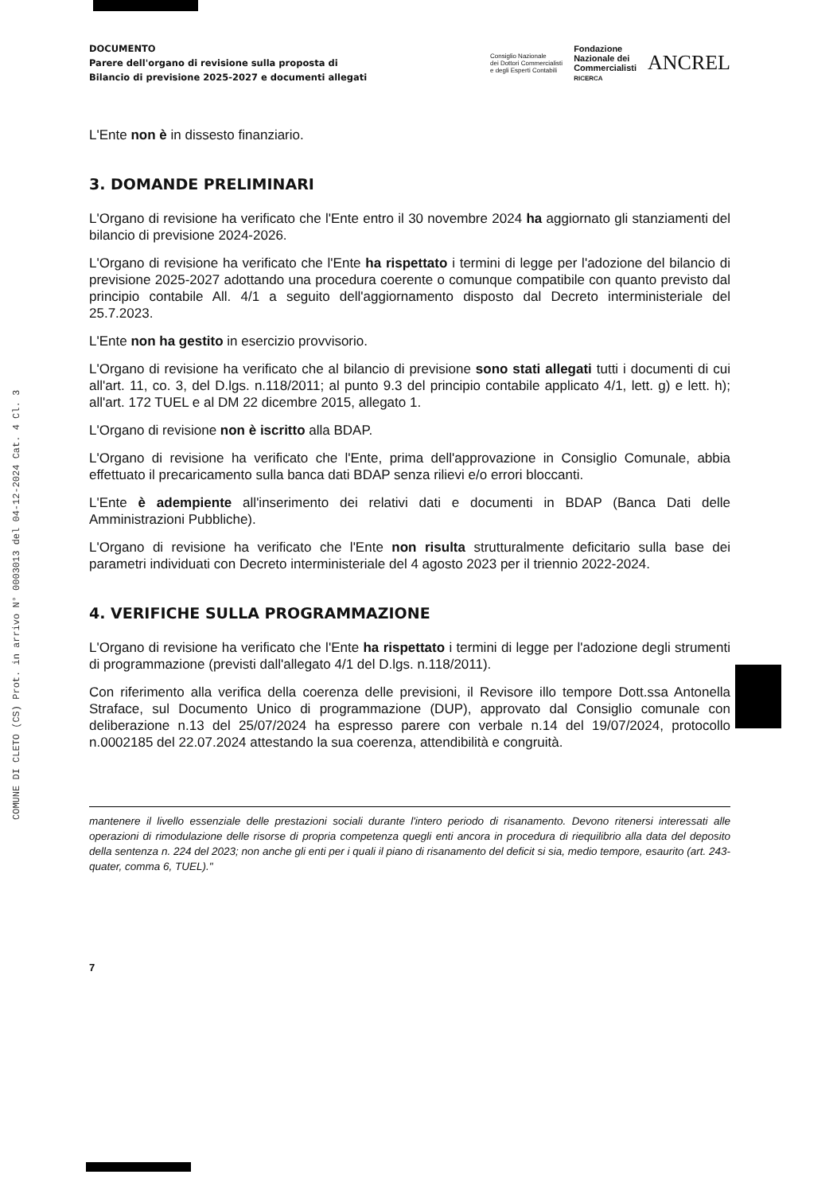COMUNE DI CLETO (CS) Prot. in arrivo N° 0003013 del 04-12-2024 Cat. 4 Cl. 3
DOCUMENTO
Parere dell'organo di revisione sulla proposta di
Bilancio di previsione 2025-2027 e documenti allegati
Consiglio Nazionale
dei Dottori Commercialisti
e degli Esperti Contabili
Fondazione
Nazionale dei
Commercialisti
RICERCA
ANCREL
L'Ente non è in dissesto finanziario.
3. DOMANDE PRELIMINARI
L'Organo di revisione ha verificato che l'Ente entro il 30 novembre 2024 ha aggiornato gli stanziamenti del bilancio di previsione 2024-2026.
L'Organo di revisione ha verificato che l'Ente ha rispettato i termini di legge per l'adozione del bilancio di previsione 2025-2027 adottando una procedura coerente o comunque compatibile con quanto previsto dal principio contabile All. 4/1 a seguito dell'aggiornamento disposto dal Decreto interministeriale del 25.7.2023.
L'Ente non ha gestito in esercizio provvisorio.
L'Organo di revisione ha verificato che al bilancio di previsione sono stati allegati tutti i documenti di cui all'art. 11, co. 3, del D.lgs. n.118/2011; al punto 9.3 del principio contabile applicato 4/1, lett. g) e lett. h); all'art. 172 TUEL e al DM 22 dicembre 2015, allegato 1.
L'Organo di revisione non è iscritto alla BDAP.
L'Organo di revisione ha verificato che l'Ente, prima dell'approvazione in Consiglio Comunale, abbia effettuato il precaricamento sulla banca dati BDAP senza rilievi e/o errori bloccanti.
L'Ente è adempiente all'inserimento dei relativi dati e documenti in BDAP (Banca Dati delle Amministrazioni Pubbliche).
L'Organo di revisione ha verificato che l'Ente non risulta strutturalmente deficitario sulla base dei parametri individuati con Decreto interministeriale del 4 agosto 2023 per il triennio 2022-2024.
4. VERIFICHE SULLA PROGRAMMAZIONE
L'Organo di revisione ha verificato che l'Ente ha rispettato i termini di legge per l'adozione degli strumenti di programmazione (previsti dall'allegato 4/1 del D.lgs. n.118/2011).
Con riferimento alla verifica della coerenza delle previsioni, il Revisore illo tempore Dott.ssa Antonella Straface, sul Documento Unico di programmazione (DUP), approvato dal Consiglio comunale con deliberazione n.13 del 25/07/2024 ha espresso parere con verbale n.14 del 19/07/2024, protocollo n.0002185 del 22.07.2024 attestando la sua coerenza, attendibilità e congruità.
mantenere il livello essenziale delle prestazioni sociali durante l'intero periodo di risanamento. Devono ritenersi interessati alle operazioni di rimodulazione delle risorse di propria competenza quegli enti ancora in procedura di riequilibrio alla data del deposito della sentenza n. 224 del 2023; non anche gli enti per i quali il piano di risanamento del deficit si sia, medio tempore, esaurito (art. 243-quater, comma 6, TUEL)."
7